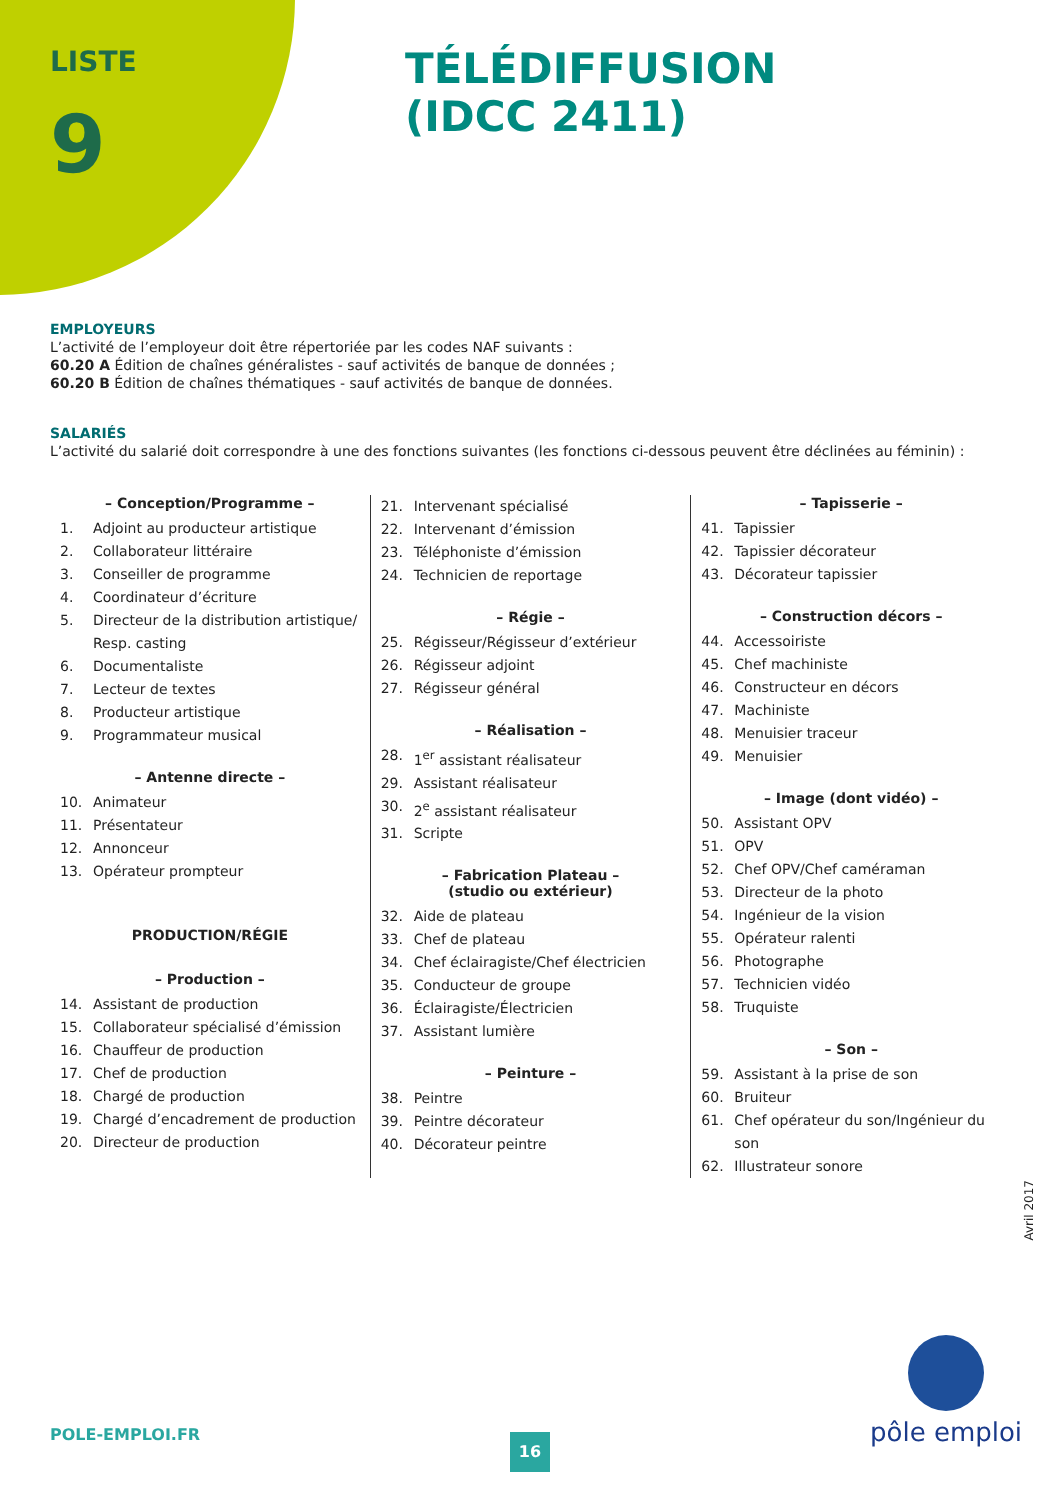LISTE
9
TÉLÉDIFFUSION
(IDCC 2411)
EMPLOYEURS
L’activité de l’employeur doit être répertoriée par les codes NAF suivants :
60.20 A Édition de chaînes généralistes - sauf activités de banque de données ;
60.20 B Édition de chaînes thématiques - sauf activités de banque de données.
SALARIÉS
L’activité du salarié doit correspondre à une des fonctions suivantes (les fonctions ci-dessous peuvent être déclinées au féminin) :
– Conception/Programme –
1. Adjoint au producteur artistique
2. Collaborateur littéraire
3. Conseiller de programme
4. Coordinateur d’écriture
5. Directeur de la distribution artistique/ Resp. casting
6. Documentaliste
7. Lecteur de textes
8. Producteur artistique
9. Programmateur musical
– Antenne directe –
10. Animateur
11. Présentateur
12. Annonceur
13. Opérateur prompteur
PRODUCTION/RÉGIE
– Production –
14. Assistant de production
15. Collaborateur spécialisé d’émission
16. Chauffeur de production
17. Chef de production
18. Chargé de production
19. Chargé d’encadrement de production
20. Directeur de production
21. Intervenant spécialisé
22. Intervenant d’émission
23. Téléphoniste d’émission
24. Technicien de reportage
– Régie –
25. Régisseur/Régisseur d’extérieur
26. Régisseur adjoint
27. Régisseur général
– Réalisation –
28. 1<sup>er</sup> assistant réalisateur
29. Assistant réalisateur
30. 2<sup>e</sup> assistant réalisateur
31. Scripte
– Fabrication Plateau –
(studio ou extérieur)
32. Aide de plateau
33. Chef de plateau
34. Chef éclairagiste/Chef électricien
35. Conducteur de groupe
36. Éclairagiste/Électricien
37. Assistant lumière
– Peinture –
38. Peintre
39. Peintre décorateur
40. Décorateur peintre
– Tapisserie –
41. Tapissier
42. Tapissier décorateur
43. Décorateur tapissier
– Construction décors –
44. Accessoiriste
45. Chef machiniste
46. Constructeur en décors
47. Machiniste
48. Menuisier traceur
49. Menuisier
– Image (dont vidéo) –
50. Assistant OPV
51. OPV
52. Chef OPV/Chef caméraman
53. Directeur de la photo
54. Ingénieur de la vision
55. Opérateur ralenti
56. Photographe
57. Technicien vidéo
58. Truquiste
– Son –
59. Assistant à la prise de son
60. Bruiteur
61. Chef opérateur du son/Ingénieur du son
62. Illustrateur sonore
Avril 2017
POLE-EMPLOI.FR 16
pôle emploi